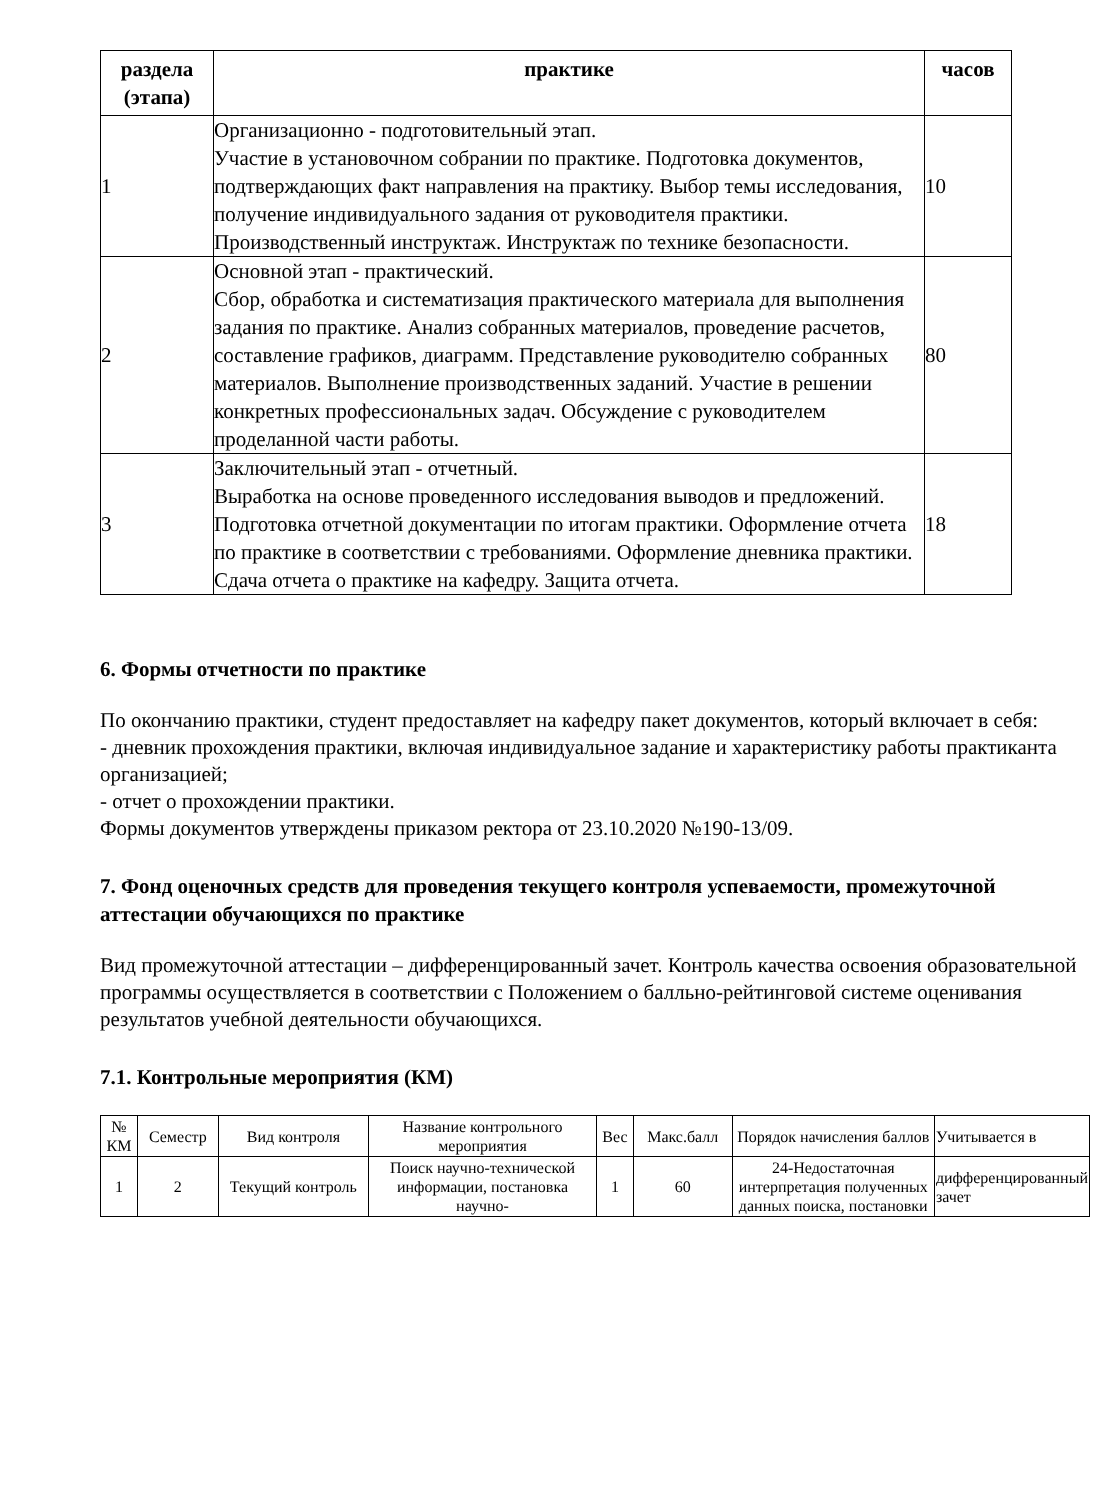| раздела (этапа) | практике | часов |
| --- | --- | --- |
| 1 | Организационно - подготовительный этап. Участие в установочном собрании по практике. Подготовка документов, подтверждающих факт направления на практику. Выбор темы исследования, получение индивидуального задания от руководителя практики. Производственный инструктаж. Инструктаж по технике безопасности. | 10 |
| 2 | Основной этап - практический. Сбор, обработка и систематизация практического материала для выполнения задания по практике. Анализ собранных материалов, проведение расчетов, составление графиков, диаграмм. Представление руководителю собранных материалов. Выполнение производственных заданий. Участие в решении конкретных профессиональных задач. Обсуждение с руководителем проделанной части работы. | 80 |
| 3 | Заключительный этап - отчетный. Выработка на основе проведенного исследования выводов и предложений. Подготовка отчетной документации по итогам практики. Оформление отчета по практике в соответствии с требованиями. Оформление дневника практики. Сдача отчета о практике на кафедру. Защита отчета. | 18 |
6. Формы отчетности по практике
По окончанию практики, студент предоставляет на кафедру пакет документов, который включает в себя:
- дневник прохождения практики, включая индивидуальное задание и характеристику работы практиканта организацией;
- отчет о прохождении практики.
Формы документов утверждены приказом ректора от 23.10.2020 №190-13/09.
7. Фонд оценочных средств для проведения текущего контроля успеваемости, промежуточной аттестации обучающихся по практике
Вид промежуточной аттестации – дифференцированный зачет. Контроль качества освоения образовательной программы осуществляется в соответствии с Положением о балльно-рейтинговой системе оценивания результатов учебной деятельности обучающихся.
7.1. Контрольные мероприятия (КМ)
| № КМ | Семестр | Вид контроля | Название контрольного мероприятия | Вес | Макс.балл | Порядок начисления баллов | Учитывается в |
| --- | --- | --- | --- | --- | --- | --- | --- |
| 1 | 2 | Текущий контроль | Поиск научно-технической информации, постановка научно- | 1 | 60 | 24-Недостаточная интерпретация полученных данных поиска, постановки | дифференцированный зачет |